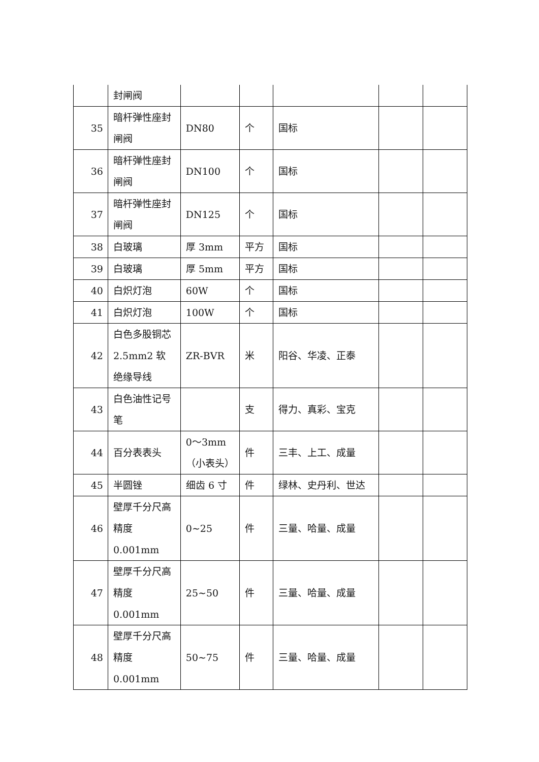| | 封闸阀 | | | | | |
| 35 | 暗杆弹性座封闸阀 | DN80 | 个 | 国标 | | |
| 36 | 暗杆弹性座封闸阀 | DN100 | 个 | 国标 | | |
| 37 | 暗杆弹性座封闸阀 | DN125 | 个 | 国标 | | |
| 38 | 白玻璃 | 厚 3mm | 平方 | 国标 | | |
| 39 | 白玻璃 | 厚 5mm | 平方 | 国标 | | |
| 40 | 白炽灯泡 | 60W | 个 | 国标 | | |
| 41 | 白炽灯泡 | 100W | 个 | 国标 | | |
| 42 | 白色多股铜芯 2.5mm2 软绝缘导线 | ZR-BVR | 米 | 阳谷、华凌、正泰 | | |
| 43 | 白色油性记号笔 | | 支 | 得力、真彩、宝克 | | |
| 44 | 百分表表头 | 0～3mm（小表头） | 件 | 三丰、上工、成量 | | |
| 45 | 半圆锉 | 细齿 6 寸 | 件 | 绿林、史丹利、世达 | | |
| 46 | 壁厚千分尺高精度 0.001mm | 0~25 | 件 | 三量、哈量、成量 | | |
| 47 | 壁厚千分尺高精度 0.001mm | 25~50 | 件 | 三量、哈量、成量 | | |
| 48 | 壁厚千分尺高精度 0.001mm | 50~75 | 件 | 三量、哈量、成量 | | |